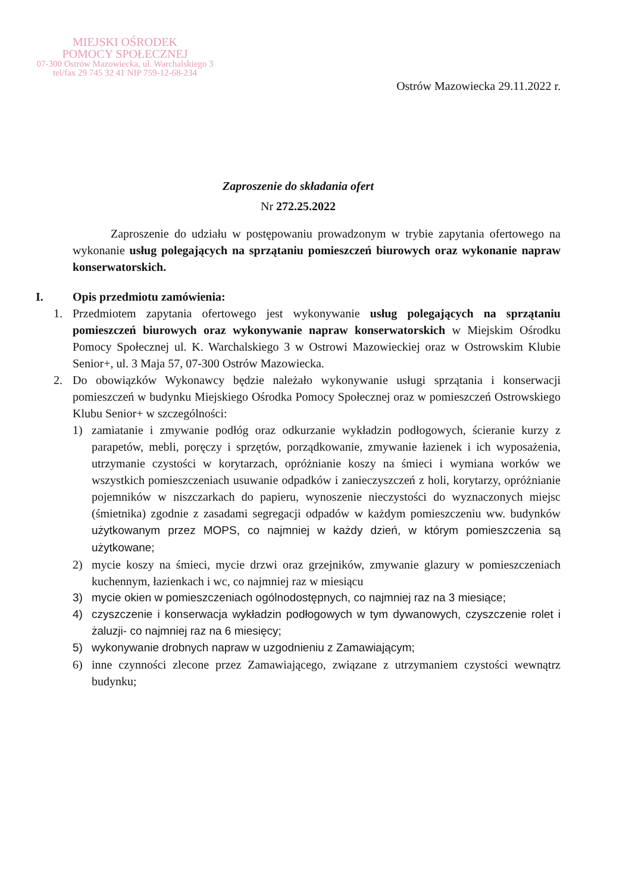MIEJSKI OŚRODEK
POMOCY SPOŁECZNEJ
07-300 Ostrów Mazowiecka, ul. Warchalskiego 3
tel/fax 29 745 32 41 NIP 759-12-68-234
Ostrów Mazowiecka 29.11.2022 r.
Zaproszenie do składania ofert
Nr 272.25.2022
Zaproszenie do udziału w postępowaniu prowadzonym w trybie zapytania ofertowego na wykonanie usług polegających na sprzątaniu pomieszczeń biurowych oraz wykonanie napraw konserwatorskich.
I. Opis przedmiotu zamówienia:
1. Przedmiotem zapytania ofertowego jest wykonywanie usług polegających na sprzątaniu pomieszczeń biurowych oraz wykonywanie napraw konserwatorskich w Miejskim Ośrodku Pomocy Społecznej ul. K. Warchalskiego 3 w Ostrowi Mazowieckiej oraz w Ostrowskim Klubie Senior+, ul. 3 Maja 57, 07-300 Ostrów Mazowiecka.
2. Do obowiązków Wykonawcy będzie należało wykonywanie usługi sprzątania i konserwacji pomieszczeń w budynku Miejskiego Ośrodka Pomocy Społecznej oraz w pomieszczeń Ostrowskiego Klubu Senior+ w szczególności:
1) zamiatanie i zmywanie podłóg oraz odkurzanie wykładzin podłogowych, ścieranie kurzy z parapetów, mebli, poręczy i sprzętów, porządkowanie, zmywanie łazienek i ich wyposażenia, utrzymanie czystości w korytarzach, opróżnianie koszy na śmieci i wymiana worków we wszystkich pomieszczeniach usuwanie odpadków i zanieczyszczeń z holi, korytarzy, opróżnianie pojemników w niszczarkach do papieru, wynoszenie nieczystości do wyznaczonych miejsc (śmietnika) zgodnie z zasadami segregacji odpadów w każdym pomieszczeniu ww. budynków użytkowanym przez MOPS, co najmniej w każdy dzień, w którym pomieszczenia są użytkowane;
2) mycie koszy na śmieci, mycie drzwi oraz grzejników, zmywanie glazury w pomieszczeniach kuchennym, łazienkach i wc, co najmniej raz w miesiącu
3) mycie okien w pomieszczeniach ogólnodostępnych, co najmniej raz na 3 miesiące;
4) czyszczenie i konserwacja wykładzin podłogowych w tym dywanowych, czyszczenie rolet i żaluzji- co najmniej raz na 6 miesięcy;
5) wykonywanie drobnych napraw w uzgodnieniu z Zamawiającym;
6) inne czynności zlecone przez Zamawiającego, związane z utrzymaniem czystości wewnątrz budynku;